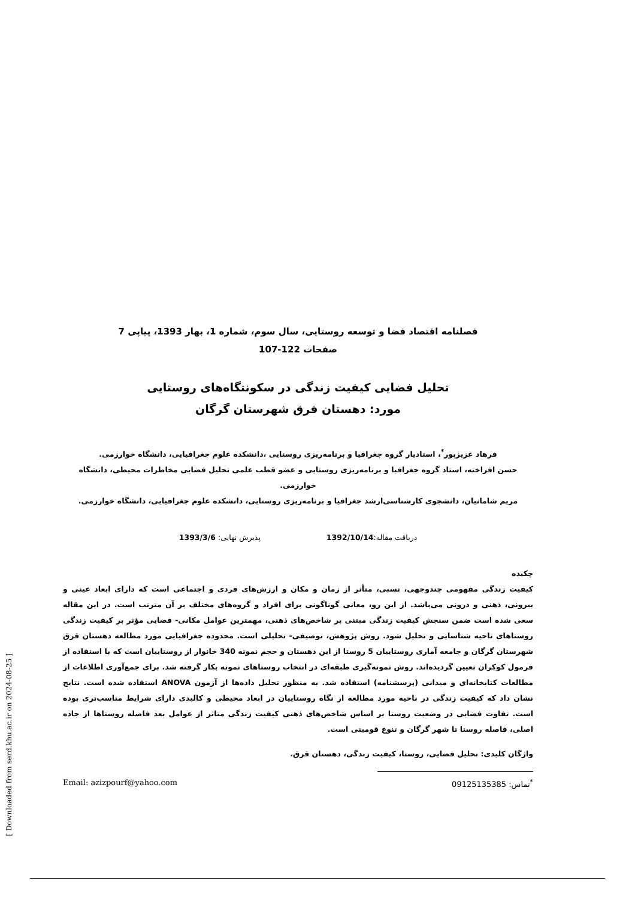[ Downloaded from serd.khu.ac.ir on 2024-08-25 ]
فصلنامه اقتصاد فضا و توسعه روستایی، سال سوم، شماره 1، بهار 1393، پیاپی 7
صفحات 122-107
تحلیل فضایی کیفیت زندگی در سکونتگاه‌های روستایی
مورد: دهستان قرق شهرستان گرگان
فرهاد عزیزپور<sup>*</sup>، استادیار گروه جغرافیا و برنامه‌ریزی روستایی ،دانشکده علوم جغرافیایی، دانشگاه خوارزمی.
حسن افراخته، استاد گروه جغرافیا و برنامه‌ریزی روستایی و عضو قطب علمی تحلیل فضایی مخاطرات محیطی، دانشگاه خوارزمی.
مریم شامانیان، دانشجوی کارشناسی‌ارشد جغرافیا و برنامه‌ریزی روستایی، دانشکده علوم جغرافیایی، دانشگاه خوارزمی.
دریافت مقاله:1392/10/14 پذیرش نهایی: 1393/3/6
چکیده
کیفیت زندگی مفهومی چندوجهی، نسبی، متأثر از زمان و مکان و ارزش‌های فردی و اجتماعی است که دارای ابعاد عینی و بیرونی، ذهنی و درونی می‌باشد. از این رو، معانی گوناگونی برای افراد و گروه‌های مختلف بر آن مترتب است. در این مقاله سعی شده است ضمن سنجش کیفیت زندگی مبتنی بر شاخص‌های ذهنی، مهمترین عوامل مکانی- فضایی مؤثر بر کیفیت زندگی روستاهای ناحیه شناسایی و تحلیل شود. روش پژوهش، توصیفی- تحلیلی است. محدوده جغرافیایی مورد مطالعه دهستان قرق شهرستان گرگان و جامعه آماری روستاییان 5 روستا از این دهستان و حجم نمونه 340 خانوار از روستاییان است که با استفاده از فرمول کوکران تعیین گردیده‌اند. روش نمونه‌گیری طبقه‌ای در انتخاب روستاهای نمونه بکار گرفته شد. برای جمع‌آوری اطلاعات از مطالعات کتابخانه‌ای و میدانی (پرسشنامه) استفاده شد. به منظور تحلیل داده‌ها از آزمون ANOVA استفاده شده است. نتایج نشان داد که کیفیت زندگی در ناحیه مورد مطالعه از نگاه روستاییان در ابعاد محیطی و کالبدی دارای شرایط مناسب‌تری بوده است. تفاوت فضایی در وضعیت روستا بر اساس شاخص‌های ذهنی کیفیت زندگی متاثر از عوامل بعد فاصله روستاها از جاده اصلی، فاصله روستا تا شهر گرگان و تنوع قومیتی است.
واژگان کلیدی: تحلیل فضایی، روستا، کیفیت زندگی، دهستان قرق.
<sup>*</sup> تماس: 09125135385 Email: azizpourf@yahoo.com